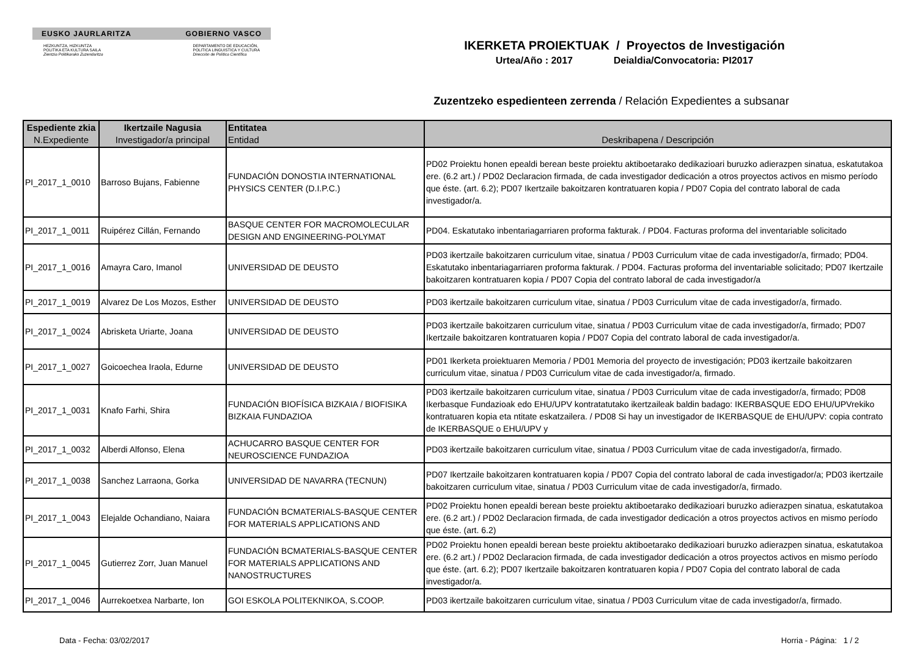EUSKO JAURLARITZA GOBIERNO VASCO
HEZKUNTZA, HIZKUNTZA
POLITIKA ETA KULTURA SAILA
Zientzia Politikarako Zuzendaritza
DEPARTAMENTO DE EDUCACIÓN,
POLITICA LINGUISTICA Y CULTURA
Dirección de Política Científica
IKERKETA PROIEKTUAK / Proyectos de Investigación
Urtea/Año : 2017 Deialdia/Convocatoria: PI2017
Zuzentzeko espedienteen zerrenda / Relación Expedientes a subsanar
| Espediente zkia N.Expediente | Ikertzaile Nagusia Investigador/a principal | Entitatea Entidad | Deskribapena / Descripción |
| --- | --- | --- | --- |
| PI_2017_1_0010 | Barroso Bujans, Fabienne | FUNDACIÓN DONOSTIA INTERNATIONAL PHYSICS CENTER (D.I.P.C.) | PD02 Proiektu honen epealdi berean beste proiektu aktiboetarako dedikazioari buruzko adierazpen sinatua, eskatutakoa ere. (6.2 art.) / PD02 Declaracion firmada, de cada investigador dedicación a otros proyectos activos en mismo período que éste. (art. 6.2); PD07 Ikertzaile bakoitzaren kontratuaren kopia / PD07 Copia del contrato laboral de cada investigador/a. |
| PI_2017_1_0011 | Ruipérez Cillán, Fernando | BASQUE CENTER FOR MACROMOLECULAR DESIGN AND ENGINEERING-POLYMAT | PD04. Eskatutako inbentariagarriaren proforma fakturak. / PD04. Facturas proforma del inventariable solicitado |
| PI_2017_1_0016 | Amayra Caro, Imanol | UNIVERSIDAD DE DEUSTO | PD03 ikertzaile bakoitzaren curriculum vitae, sinatua / PD03 Curriculum vitae de cada investigador/a, firmado; PD04. Eskatutako inbentariagarriaren proforma fakturak. / PD04. Facturas proforma del inventariable solicitado; PD07 Ikertzaile bakoitzaren kontratuaren kopia / PD07 Copia del contrato laboral de cada investigador/a |
| PI_2017_1_0019 | Alvarez De Los Mozos, Esther | UNIVERSIDAD DE DEUSTO | PD03 ikertzaile bakoitzaren curriculum vitae, sinatua / PD03 Curriculum vitae de cada investigador/a, firmado. |
| PI_2017_1_0024 | Abrisketa Uriarte, Joana | UNIVERSIDAD DE DEUSTO | PD03 ikertzaile bakoitzaren curriculum vitae, sinatua / PD03 Curriculum vitae de cada investigador/a, firmado; PD07 Ikertzaile bakoitzaren kontratuaren kopia / PD07 Copia del contrato laboral de cada investigador/a. |
| PI_2017_1_0027 | Goicoechea Iraola, Edurne | UNIVERSIDAD DE DEUSTO | PD01 Ikerketa proiektuaren Memoria / PD01 Memoria del proyecto de investigación; PD03 ikertzaile bakoitzaren curriculum vitae, sinatua / PD03 Curriculum vitae de cada investigador/a, firmado. |
| PI_2017_1_0031 | Knafo Farhi, Shira | FUNDACIÓN BIOFÍSICA BIZKAIA / BIOFISIKA BIZKAIA FUNDAZIOA | PD03 ikertzaile bakoitzaren curriculum vitae, sinatua / PD03 Curriculum vitae de cada investigador/a, firmado; PD08 Ikerbasque Fundazioak edo EHU/UPV kontratatutako ikertzaileak baldin badago: IKERBASQUE EDO EHU/UPVrekiko kontratuaren kopia eta ntitate eskatzailera. / PD08 Si hay un investigador de IKERBASQUE de EHU/UPV: copia contrato de IKERBASQUE o EHU/UPV y |
| PI_2017_1_0032 | Alberdi Alfonso, Elena | ACHUCARRO BASQUE CENTER FOR NEUROSCIENCE FUNDAZIOA | PD03 ikertzaile bakoitzaren curriculum vitae, sinatua / PD03 Curriculum vitae de cada investigador/a, firmado. |
| PI_2017_1_0038 | Sanchez Larraona, Gorka | UNIVERSIDAD DE NAVARRA (TECNUN) | PD07 Ikertzaile bakoitzaren kontratuaren kopia / PD07 Copia del contrato laboral de cada investigador/a; PD03 ikertzaile bakoitzaren curriculum vitae, sinatua / PD03 Curriculum vitae de cada investigador/a, firmado. |
| PI_2017_1_0043 | Elejalde Ochandiano, Naiara | FUNDACIÓN BCMATERIALS-BASQUE CENTER FOR MATERIALS APPLICATIONS AND | PD02 Proiektu honen epealdi berean beste proiektu aktiboetarako dedikazioari buruzko adierazpen sinatua, eskatutakoa ere. (6.2 art.) / PD02 Declaracion firmada, de cada investigador dedicación a otros proyectos activos en mismo período que éste. (art. 6.2) |
| PI_2017_1_0045 | Gutierrez Zorr, Juan Manuel | FUNDACIÓN BCMATERIALS-BASQUE CENTER FOR MATERIALS APPLICATIONS AND NANOSTRUCTURES | PD02 Proiektu honen epealdi berean beste proiektu aktiboetarako dedikazioari buruzko adierazpen sinatua, eskatutakoa ere. (6.2 art.) / PD02 Declaracion firmada, de cada investigador dedicación a otros proyectos activos en mismo período que éste. (art. 6.2); PD07 Ikertzaile bakoitzaren kontratuaren kopia / PD07 Copia del contrato laboral de cada investigador/a. |
| PI_2017_1_0046 | Aurrekoetxea Narbarte, Ion | GOI ESKOLA POLITEKNIKOA, S.COOP. | PD03 ikertzaile bakoitzaren curriculum vitae, sinatua / PD03 Curriculum vitae de cada investigador/a, firmado. |
Data - Fecha: 03/02/2017 Horria - Página: 1 / 2